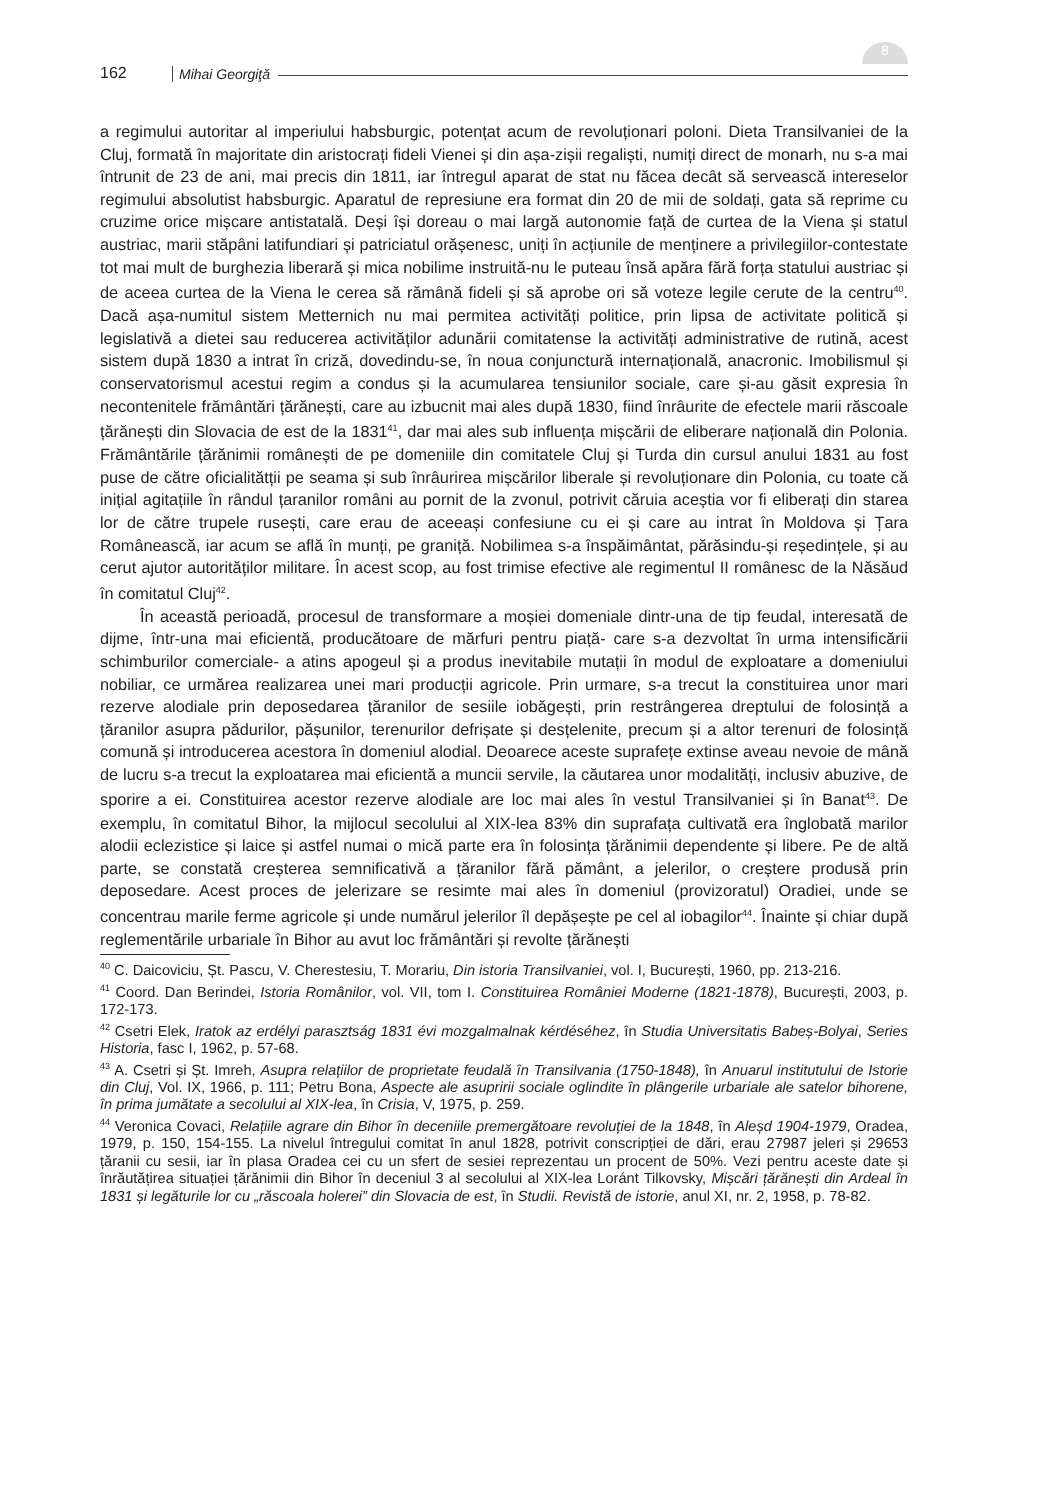162 Mihai Georgiţă
8
a regimului autoritar al imperiului habsburgic, potențat acum de revoluționari poloni. Dieta Transilvaniei de la Cluj, formată în majoritate din aristocrați fideli Vienei și din așa-zișii regaliști, numiți direct de monarh, nu s-a mai întrunit de 23 de ani, mai precis din 1811, iar întregul aparat de stat nu făcea decât să servească intereselor regimului absolutist habsburgic. Aparatul de represiune era format din 20 de mii de soldați, gata să reprime cu cruzime orice mișcare antistatală. Deși își doreau o mai largă autonomie față de curtea de la Viena și statul austriac, marii stăpâni latifundiari și patriciatul orășenesc, uniți în acțiunile de menținere a privilegiilor-contestate tot mai mult de burghezia liberară și mica nobilime instruită-nu le puteau însă apăra fără forța statului austriac și de aceea curtea de la Viena le cerea să rămână fideli și să aprobe ori să voteze legile cerute de la centru<sup>40</sup>. Dacă așa-numitul sistem Metternich nu mai permitea activități politice, prin lipsa de activitate politică și legislativă a dietei sau reducerea activităților adunării comitatense la activități administrative de rutină, acest sistem după 1830 a intrat în criză, dovedindu-se, în noua conjunctură internațională, anacronic. Imobilismul și conservatorismul acestui regim a condus și la acumularea tensiunilor sociale, care și-au găsit expresia în necontenitele frământări țărănești, care au izbucnit mai ales după 1830, fiind înrâurite de efectele marii răscoale țărănești din Slovacia de est de la 1831<sup>41</sup>, dar mai ales sub influența mișcării de eliberare națională din Polonia. Frământările țărănimii românești de pe domeniile din comitatele Cluj și Turda din cursul anului 1831 au fost puse de către oficialitătții pe seama și sub înrâurirea mișcărilor liberale și revoluționare din Polonia, cu toate că inițial agitațiile în rândul țaranilor români au pornit de la zvonul, potrivit căruia aceștia vor fi eliberați din starea lor de către trupele rusești, care erau de aceeași confesiune cu ei și care au intrat în Moldova și Țara Românească, iar acum se află în munți, pe graniță. Nobilimea s-a înspăimântat, părăsindu-și reședințele, și au cerut ajutor autorităților militare. În acest scop, au fost trimise efective ale regimentul II românesc de la Năsăud în comitatul Cluj<sup>42</sup>.
În această perioadă, procesul de transformare a moșiei domeniale dintr-una de tip feudal, interesată de dijme, într-una mai eficientă, producătoare de mărfuri pentru piață- care s-a dezvoltat în urma intensificării schimburilor comerciale- a atins apogeul și a produs inevitabile mutații în modul de exploatare a domeniului nobiliar, ce urmărea realizarea unei mari producții agricole. Prin urmare, s-a trecut la constituirea unor mari rezerve alodiale prin deposedarea țăranilor de sesiile iobăgești, prin restrângerea dreptului de folosință a țăranilor asupra pădurilor, pășunilor, terenurilor defrișate și desțelenite, precum și a altor terenuri de folosință comună și introducerea acestora în domeniul alodial. Deoarece aceste suprafețe extinse aveau nevoie de mână de lucru s-a trecut la exploatarea mai eficientă a muncii servile, la căutarea unor modalități, inclusiv abuzive, de sporire a ei. Constituirea acestor rezerve alodiale are loc mai ales în vestul Transilvaniei și în Banat<sup>43</sup>. De exemplu, în comitatul Bihor, la mijlocul secolului al XIX-lea 83% din suprafața cultivată era înglobată marilor alodii eclezistice și laice și astfel numai o mică parte era în folosința țărănimii dependente și libere. Pe de altă parte, se constată creșterea semnificativă a țăranilor fără pământ, a jelerilor, o creștere produsă prin deposedare. Acest proces de jelerizare se resimte mai ales în domeniul (provizoratul) Oradiei, unde se concentrau marile ferme agricole și unde numărul jelerilor îl depășește pe cel al iobagilor<sup>44</sup>. Înainte și chiar după reglementările urbariale în Bihor au avut loc frământări și revolte țărănești
<sup>40</sup> C. Daicoviciu, Șt. Pascu, V. Cherestesiu, T. Morariu, Din istoria Transilvaniei, vol. I, București, 1960, pp. 213-216.
<sup>41</sup> Coord. Dan Berindei, Istoria Românilor, vol. VII, tom I. Constituirea României Moderne (1821-1878), București, 2003, p. 172-173.
<sup>42</sup> Csetri Elek, Iratok az erdélyi parasztság 1831 évi mozgalmalnak kérdéséhez, în Studia Universitatis Babeș-Bolyai, Series Historia, fasc I, 1962, p. 57-68.
<sup>43</sup> A. Csetri și Șt. Imreh, Asupra relațiilor de proprietate feudală în Transilvania (1750-1848), în Anuarul institutului de Istorie din Cluj, Vol. IX, 1966, p. 111; Petru Bona, Aspecte ale asupririi sociale oglindite în plângerile urbariale ale satelor bihorene, în prima jumătate a secolului al XIX-lea, în Crisia, V, 1975, p. 259.
<sup>44</sup> Veronica Covaci, Relațiile agrare din Bihor în deceniile premergătoare revoluției de la 1848, în Aleșd 1904-1979, Oradea, 1979, p. 150, 154-155. La nivelul întregului comitat în anul 1828, potrivit conscripției de dări, erau 27987 jeleri și 29653 țăranii cu sesii, iar în plasa Oradea cei cu un sfert de sesiei reprezentau un procent de 50%. Vezi pentru aceste date și înrăutățirea situației țărănimii din Bihor în deceniul 3 al secolului al XIX-lea Loránt Tilkovsky, Mișcări țărănești din Ardeal în 1831 și legăturile lor cu „răscoala holerei” din Slovacia de est, în Studii. Revistă de istorie, anul XI, nr. 2, 1958, p. 78-82.